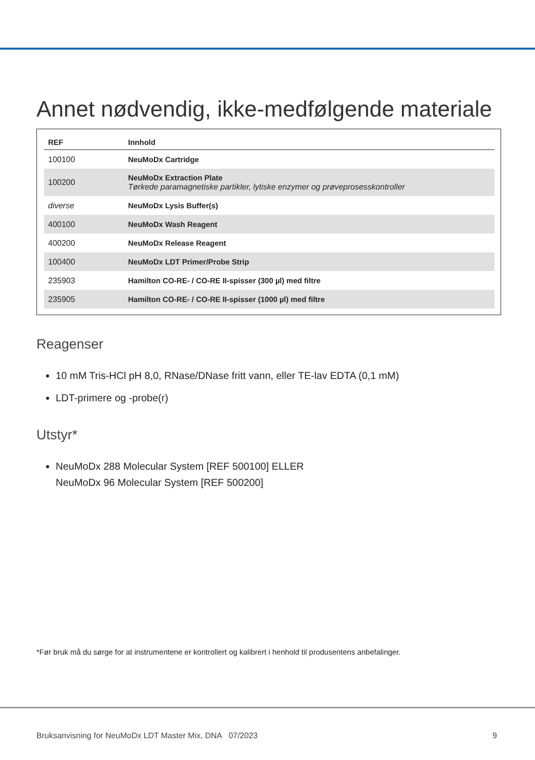Annet nødvendig, ikke-medfølgende materiale
| REF | Innhold |
| --- | --- |
| 100100 | NeuMoDx Cartridge |
| 100200 | NeuMoDx Extraction Plate Tørkede paramagnetiske partikler, lytiske enzymer og prøveprosesskontroller |
| diverse | NeuMoDx Lysis Buffer(s) |
| 400100 | NeuMoDx Wash Reagent |
| 400200 | NeuMoDx Release Reagent |
| 100400 | NeuMoDx LDT Primer/Probe Strip |
| 235903 | Hamilton CO-RE- / CO-RE II-spisser (300 µl) med filtre |
| 235905 | Hamilton CO-RE- / CO-RE II-spisser (1000 µl) med filtre |
Reagenser
10 mM Tris-HCl pH 8,0, RNase/DNase fritt vann, eller TE-lav EDTA (0,1 mM)
LDT-primere og -probe(r)
Utstyr*
NeuMoDx 288 Molecular System [REF 500100] ELLER
NeuMoDx 96 Molecular System [REF 500200]
*Før bruk må du sørge for at instrumentene er kontrollert og kalibrert i henhold til produsentens anbefalinger.
Bruksanvisning for NeuMoDx LDT Master Mix, DNA 07/2023 9